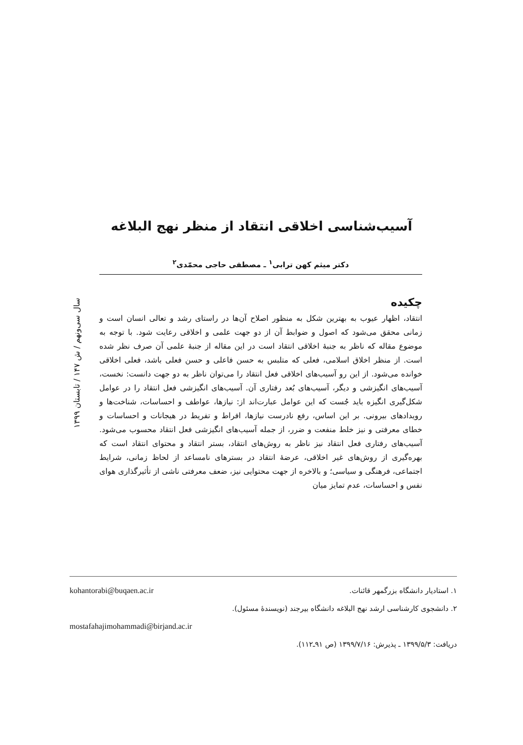آسیب‌شناسی اخلاقی انتقاد از منظر نهج البلاغه
دکتر میثم کهن ترابی<sup>۱</sup> ـ مصطفی حاجی محمّدی<sup>۲</sup>
سال سی‌ونهم / ش ۱۴۷ / تابستان ۱۳۹۹
چکیده
انتقاد، اظهار عیوب به بهترین شکل به منظور اصلاح آن‌ها در راستای رشد و تعالی انسان است و زمانی محقق می‌شود که اصول و ضوابط آن از دو جهت علمی و اخلاقی رعایت شود. با توجه به موضوع مقاله که ناظر به جنبهٔ اخلاقی انتقاد است در این مقاله از جنبهٔ علمی آن صرف نظر شده است. از منظر اخلاق اسلامی، فعلی که متلبس به حسن فاعلی و حسن فعلی باشد، فعلی اخلاقی خوانده می‌شود. از این رو آسیب‌های اخلاقی فعل انتقاد را می‌توان ناظر به دو جهت دانست: نخست، آسیب‌های انگیزشی و دیگر، آسیب‌های بُعد رفتاری آن. آسیب‌های انگیزشی فعل انتقاد را در عوامل شکل‌گیری انگیزه باید جُست که این عوامل عبارت‌اند از: نیازها، عواطف و احساسات، شناخت‌ها و رویدادهای بیرونی. بر این اساس، رفع نادرست نیازها، افراط و تفریط در هیجانات و احساسات و خطای معرفتی و نیز خلط منفعت و ضرر، از جمله آسیب‌های انگیزشی فعل انتقاد محسوب می‌شود. آسیب‌های رفتاری فعل انتقاد نیز ناظر به روش‌های انتقاد، بستر انتقاد و محتوای انتقاد است که بهره‌گیری از روش‌های غیر اخلاقی، عرضهٔ انتقاد در بسترهای نامساعد از لحاظ زمانی، شرایط اجتماعی، فرهنگی و سیاسی؛ و بالاخره از جهت محتوایی نیز، ضعف معرفتی ناشی از تأثیرگذاری هوای نفس و احساسات، عدم تمایز میان
۱. استادیار دانشگاه بزرگمهر قائنات. kohantorabi@buqaen.ac.ir
۲. دانشجوی کارشناسی ارشد نهج البلاغه دانشگاه بیرجند (نویسندهٔ مسئول).
mostafahajimohammadi@birjand.ac.ir
دریافت: ۱۳۹۹/۵/۳ ـ پذیرش: ۱۳۹۹/۷/۱۶ (ص ۹۱ـ۱۱۲).